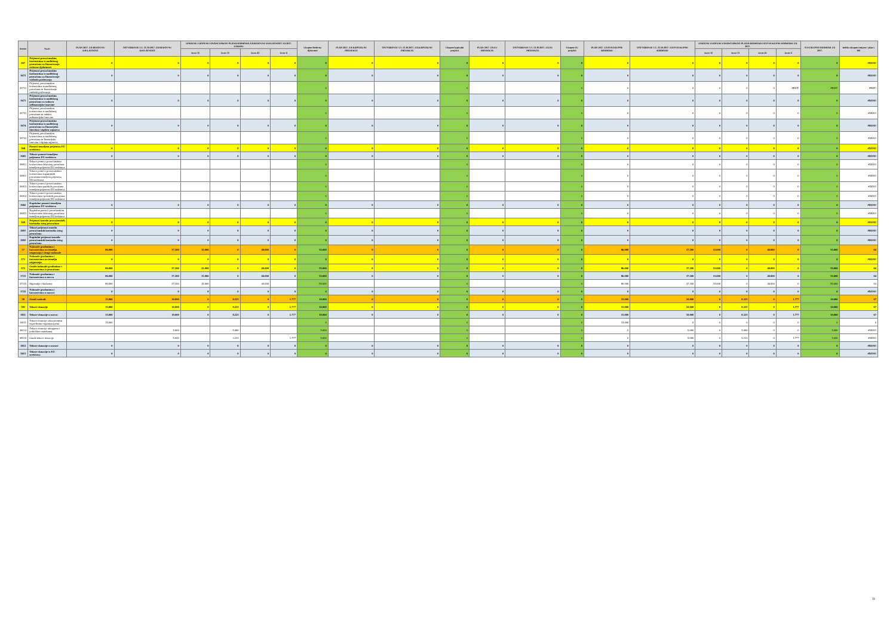| Konto | Naziv | PLAN 2017. ZA REDOVNU DJELATNOST | OSTVARENJE 1.1.-31.10.2017. ZA REDOVNU DJELATNOST | IZMJENE I DOPUNE FINANCIJSKOG PLANA RASHODA ZA REDOVNU DJELATNOST ZA 2017. GODINU | | | | Ukupno Redovna djelatnost | PLAN 2017. ZA KAPITALNE PROJEKTE | OSTVARENJE 1.1.-31.10.2017. ZA KAPITALNE PROJEKTE | Ukupno kapitalni projekti | PLAN 2017. ZA EU PROJEKTE | OSTVARENJE 1.1.-31.10.2017. ZA EU PROJEKTE | Ukupno EU projekti | PLAN 2017. ZA SVEUKUPNE RASHODE | OSTVARENJE 1.1.-31.10.2017. ZA SVEUKUPNE RASHODE | IZMJENE I DOPUNE FINANCIJSKOG PLANA RASHODA ZA SVEUKUPNE RASHODE ZA 2017. | | | | SVEUKUPNO RASHODI ZA 2017. | Indeks ukupno izmjene / plan x 100 |
| --- | --- | --- | --- | --- | --- | --- | --- | --- | --- | --- | --- | --- | --- | --- | --- | --- | --- | --- | --- | --- | --- | --- |
| | | | | Izvor 11 | Izvor 31 | Izvor 43 | Izvor 6 | | | | | | | | | | Izvor 11 | Izvor 31 | Izvor 43 | Izvor 6 | | |
| 367 | Prijenosi proračunskim korisnicima iz nadležnog proračuna za financiranje redovne djelatnosti | 0 | 0 | 0 | 0 | 0 | 0 | 0 | 0 | 0 | 0 | 0 | 0 | 0 | 0 | 0 | 0 | 0 | 0 | 0 | 0 | #DIJ/0! |
| 3672 | Prijenosi proračunskim korisnicima iz nadležnog proračuna za financiranje rashoda poslovanja | 0 | 0 | 0 | 0 | 0 | 0 | 0 | 0 | 0 | 0 | 0 | 0 | 0 | 0 | 0 | 0 | 0 | 0 | 0 | 0 | #DIJ/0! |
| 36721 | Prijenosi proračunskim korisnicima iz nadležnog proračuna za financiranje rashoda poslovanja | | | | | | | 0 | | | 0 | | | 0 | 0 | 0 | 0 | 0 | 0 | #REF! | #REF! | #REF! |
| 3673 | Prijenosi proračunskim korisnicima iz nadležnog proračuna za nabavu nefinancijske imovine | 0 | 0 | 0 | 0 | 0 | 0 | 0 | 0 | 0 | 0 | 0 | 0 | 0 | 0 | 0 | 0 | 0 | 0 | 0 | 0 | #DIJ/0! |
| 36731 | Prijenosi proračunskim korisnicima iz nadležnog proračuna za nabavu nefinancijske imovine | | | | | | | 0 | | | 0 | | | 0 | 0 | 0 | 0 | 0 | 0 | 0 | 0 | #DIJ/0! |
| 3674 | Prijenosi proračunskim korisnicima iz nadležnog proračuna za financijsku imovinu i otplatu zajmova | 0 | 0 | 0 | 0 | 0 | 0 | 0 | 0 | 0 | 0 | 0 | 0 | 0 | 0 | 0 | 0 | 0 | 0 | 0 | 0 | #DIJ/0! |
| 36741 | Prijenosi proračunskim korisnicima iz nadležnog proračuna za financijsku imovinu i otplatu zajmova | | | | | | | 0 | | | 0 | | | 0 | 0 | 0 | 0 | 0 | 0 | 0 | 0 | #DIJ/0! |
| 368 | Pomoći temeljem prijenosa EU sredstava | 0 | 0 | 0 | 0 | 0 | 0 | 0 | 0 | 0 | 0 | 0 | 0 | 0 | 0 | 0 | 0 | 0 | 0 | 0 | 0 | #DIJ/0! |
| 3681 | Tekuće pomoći temeljem prijenosa EU sredstava | 0 | 0 | 0 | 0 | 0 | 0 | 0 | 0 | 0 | 0 | 0 | 0 | 0 | 0 | 0 | 0 | 0 | 0 | 0 | 0 | #DIJ/0! |
| 36811 | Tekuće pomoći proračunskim korisnicima državnog proračuna temeljem prijenosa EU sredstava | | | | | | | 0 | | | 0 | | | 0 | 0 | 0 | 0 | 0 | 0 | 0 | 0 | #DIJ/0! |
| 36812 | Tekuće pomoći proračunskim korisnicima županijskih proračuna temeljem prijenosa EU sredstava | | | | | | | 0 | | | 0 | | | 0 | 0 | 0 | 0 | 0 | 0 | 0 | 0 | #DIJ/0! |
| 36813 | Tekuće pomoći proračunskim korisnicima gradskih proračuna temeljem prijenosa EU sredstava | | | | | | | 0 | | | 0 | | | 0 | 0 | 0 | 0 | 0 | 0 | 0 | 0 | #DIJ/0! |
| 36814 | Tekuće pomoći proračunskim korisnicima općinskih proračuna temeljem prijenosa EU sredstava | | | | | | | 0 | | | 0 | | | 0 | 0 | 0 | 0 | 0 | 0 | 0 | 0 | #DIJ/0! |
| 3682 | Kapitalne pomoći temeljem prijenosa EU sredstava | 0 | 0 | 0 | 0 | 0 | 0 | 0 | 0 | 0 | 0 | 0 | 0 | 0 | 0 | 0 | 0 | 0 | 0 | 0 | 0 | #DIJ/0! |
| 36821 | Kapitalne pomoći proračunskim korisnicima državnog proračuna temeljem prijenosa EU sredstava | | | | | | | 0 | | | 0 | | | 0 | 0 | 0 | 0 | 0 | 0 | 0 | 0 | #DIJ/0! |
| 369 | Prijenosi između proračunskih korisnika istog proračuna | 0 | 0 | 0 | 0 | 0 | 0 | 0 | 0 | 0 | 0 | 0 | 0 | 0 | 0 | 0 | 0 | 0 | 0 | 0 | 0 | #DIJ/0! |
| 3691 | Tekući prijenosi između proračunskih korisnika istog proračuna | 0 | 0 | 0 | 0 | 0 | 0 | 0 | 0 | 0 | 0 | 0 | 0 | 0 | 0 | 0 | 0 | 0 | 0 | 0 | 0 | #DIJ/0! |
| 3692 | Kapitalni prijenosi između proračunskih korisnika istog proračuna | 0 | 0 | 0 | 0 | 0 | 0 | 0 | 0 | 0 | 0 | 0 | 0 | 0 | 0 | 0 | 0 | 0 | 0 | 0 | 0 | #DIJ/0! |
| 37 | Naknade građanima i kućanstvima na temelju osiguranja i druge naknade | 86.000 | 37.200 | 15.000 | 0 | 40.000 | 0 | 55.000 | 0 | 0 | 0 | 0 | 0 | 0 | 86.000 | 37.200 | 15.000 | 0 | 40.000 | 0 | 55.000 | 64 |
| 371 | Naknade građanima i kućanstvima na temelju osiguranja | 0 | 0 | 0 | 0 | 0 | 0 | 0 | 0 | 0 | 0 | 0 | 0 | 0 | 0 | 0 | 0 | 0 | 0 | 0 | 0 | #DIJ/0! |
| 372 | Ostale naknade građanima i kućanstvima iz proračuna | 86.000 | 37.200 | 15.000 | 0 | 40.000 | 0 | 55.000 | 0 | 0 | 0 | 0 | 0 | 0 | 86.000 | 37.200 | 15.000 | 0 | 40.000 | 0 | 55.000 | 64 |
| 3721 | Naknade građanima i kućanstvima u novcu | 86.000 | 37.200 | 15.000 | 0 | 40.000 | 0 | 55.000 | 0 | 0 | 0 | 0 | 0 | 0 | 86.000 | 37.200 | 15.000 | 0 | 40.000 | 0 | 55.000 | 64 |
| 37215 | Stipendije i školarine | 86.000 | 37.200 | 15.000 | | 40.000 | | 55.000 | | | 0 | | | 0 | 86.000 | 37.200 | 15.000 | 0 | 40.000 | 0 | 55.000 | 64 |
| 3722 | Naknade građanima i kućanstvima u naravi | 0 | 0 | 0 | 0 | 0 | 0 | 0 | 0 | 0 | 0 | 0 | 0 | 0 | 0 | 0 | 0 | 0 | 0 | 0 | 0 | #DIJ/0! |
| 38 | Ostali rashodi | 15.000 | 10.000 | 0 | 8.223 | 0 | 1.777 | 10.000 | 0 | 0 | 0 | 0 | 0 | 0 | 15.000 | 10.000 | 0 | 8.223 | 0 | 1.777 | 10.000 | 67 |
| 381 | Tekuće donacije | 15.000 | 10.000 | 0 | 8.223 | 0 | 1.777 | 10.000 | 0 | 0 | 0 | 0 | 0 | 0 | 15.000 | 10.000 | 0 | 8.223 | 0 | 1.777 | 10.000 | 67 |
| 3811 | Tekuće donacije u novcu | 15.000 | 10.000 | 0 | 8.223 | 0 | 1.777 | 10.000 | 0 | 0 | 0 | 0 | 0 | 0 | 15.000 | 10.000 | 0 | 8.223 | 0 | 1.777 | 10.000 | 67 |
| 38111 | Tekuće donacije zdravstvenim neprofitnim organizacijama | 15.000 | | | | | | 0 | | | 0 | | | 0 | 15.000 | 0 | 0 | 0 | 0 | 0 | 0 | 0 |
| 38114 | Tekuće donacije udrugama i političkim strankama | | 5.000 | | 5.000 | | | 5.000 | | | 0 | | | 0 | 0 | 5.000 | 0 | 5.000 | 0 | 0 | 5.000 | #DIJ/0! |
| 38119 | Ostale tekuće donacije | | 5.000 | | 3.223 | | 1.777 | 5.000 | | | 0 | | | 0 | 0 | 5.000 | 0 | 3.223 | 0 | 1.777 | 5.000 | #DIJ/0! |
| 3812 | Tekuće donacije u naravi | 0 | 0 | 0 | 0 | 0 | 0 | 0 | 0 | 0 | 0 | 0 | 0 | 0 | 0 | 0 | 0 | 0 | 0 | 0 | 0 | #DIJ/0! |
| 3813 | Tekuće donacije iz EU sredstava | 0 | 0 | 0 | 0 | 0 | 0 | 0 | 0 | 0 | 0 | 0 | 0 | 0 | 0 | 0 | 0 | 0 | 0 | 0 | 0 | #DIJ/0! |
11